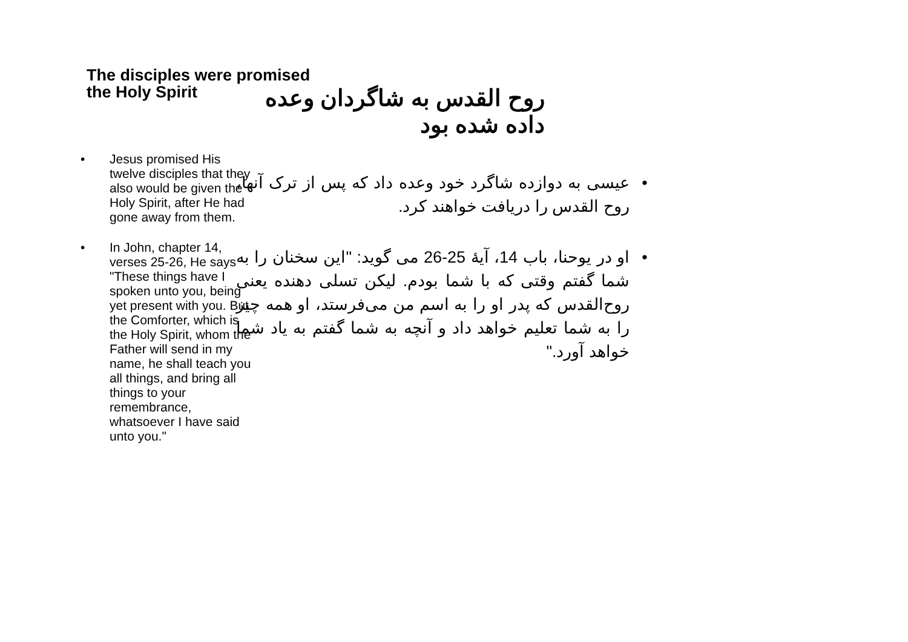The disciples were promised the Holy Spirit
• Jesus promised His twelve disciples that they also would be given the Holy Spirit, after He had gone away from them.
• In John, chapter 14, verses 25-26, He says "These things have I spoken unto you, being yet present with you. But the Comforter, which is the Holy Spirit, whom the Father will send in my name, he shall teach you all things, and bring all things to your remembrance, whatsoever I have said unto you."
روح القدس به شاگردان وعده داده شده بود
• عیسی به دوازده شاگرد خود وعده داد که پس از ترک آنها، روح القدس را دریافت خواهند کرد.
• او در یوحنا، باب 14، آیۀ 25-26 می گوید: "این سخنان را به شما گفتم وقتی که با شما بودم. لیکن تسلی دهنده یعنی روح‌القدس که پدر او را به اسم من می‌فرستد، او همه چیز را به شما تعلیم خواهد داد و آنچه به شما گفتم به یاد شما خواهد آورد."